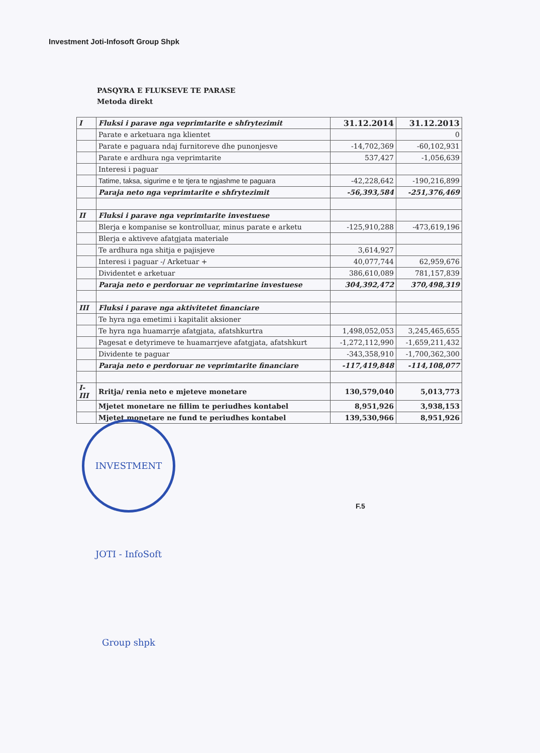Investment Joti-Infosoft Group Shpk
PASQYRA E FLUKSEVE TE PARASE
Metoda direkt
| I | Fluksi i parave nga veprimtarite e shfrytezimit | 31.12.2014 | 31.12.2013 |
| | Parate e arketuara nga klientet | | 0 |
| | Parate e paguara ndaj furnitoreve dhe punonjesve | -14,702,369 | -60,102,931 |
| | Parate e ardhura nga veprimtarite | 537,427 | -1,056,639 |
| | Interesi i paguar | | |
| | Tatime, taksa, sigurime e te tjera te ngjashme te paguara | -42,228,642 | -190,216,899 |
| | Paraja neto nga veprimtarite e shfrytezimit | -56,393,584 | -251,376,469 |
| II | Fluksi i parave nga veprimtarite investuese | | |
| | Blerja e kompanise se kontrolluar, minus parate e arketu | -125,910,288 | -473,619,196 |
| | Blerja e aktiveve afatgjata materiale | | |
| | Te ardhura nga shitja e pajisjeve | 3,614,927 | |
| | Interesi i paguar -/ Arketuar + | 40,077,744 | 62,959,676 |
| | Dividentet e arketuar | 386,610,089 | 781,157,839 |
| | Paraja neto e perdoruar ne veprimtarine investuese | 304,392,472 | 370,498,319 |
| III | Fluksi i parave nga aktivitetet financiare | | |
| | Te hyra nga emetimi i kapitalit aksioner | | |
| | Te hyra nga huamarrje afatgjata, afatshkurtra | 1,498,052,053 | 3,245,465,655 |
| | Pagesat e detyrimeve te huamarrjeve afatgjata, afatshkurt | -1,272,112,990 | -1,659,211,432 |
| | Dividente te paguar | -343,358,910 | -1,700,362,300 |
| | Paraja neto e perdoruar ne veprimtarite financiare | -117,419,848 | -114,108,077 |
| I-III | Rritja/ renia neto e mjeteve monetare | 130,579,040 | 5,013,773 |
| | Mjetet monetare ne fillim te periudhes kontabel | 8,951,926 | 3,938,153 |
| | Mjetet monetare ne fund te periudhes kontabel | 139,530,966 | 8,951,926 |
INVESTMENT JOTI - InfoSoft Group shpk
F.5